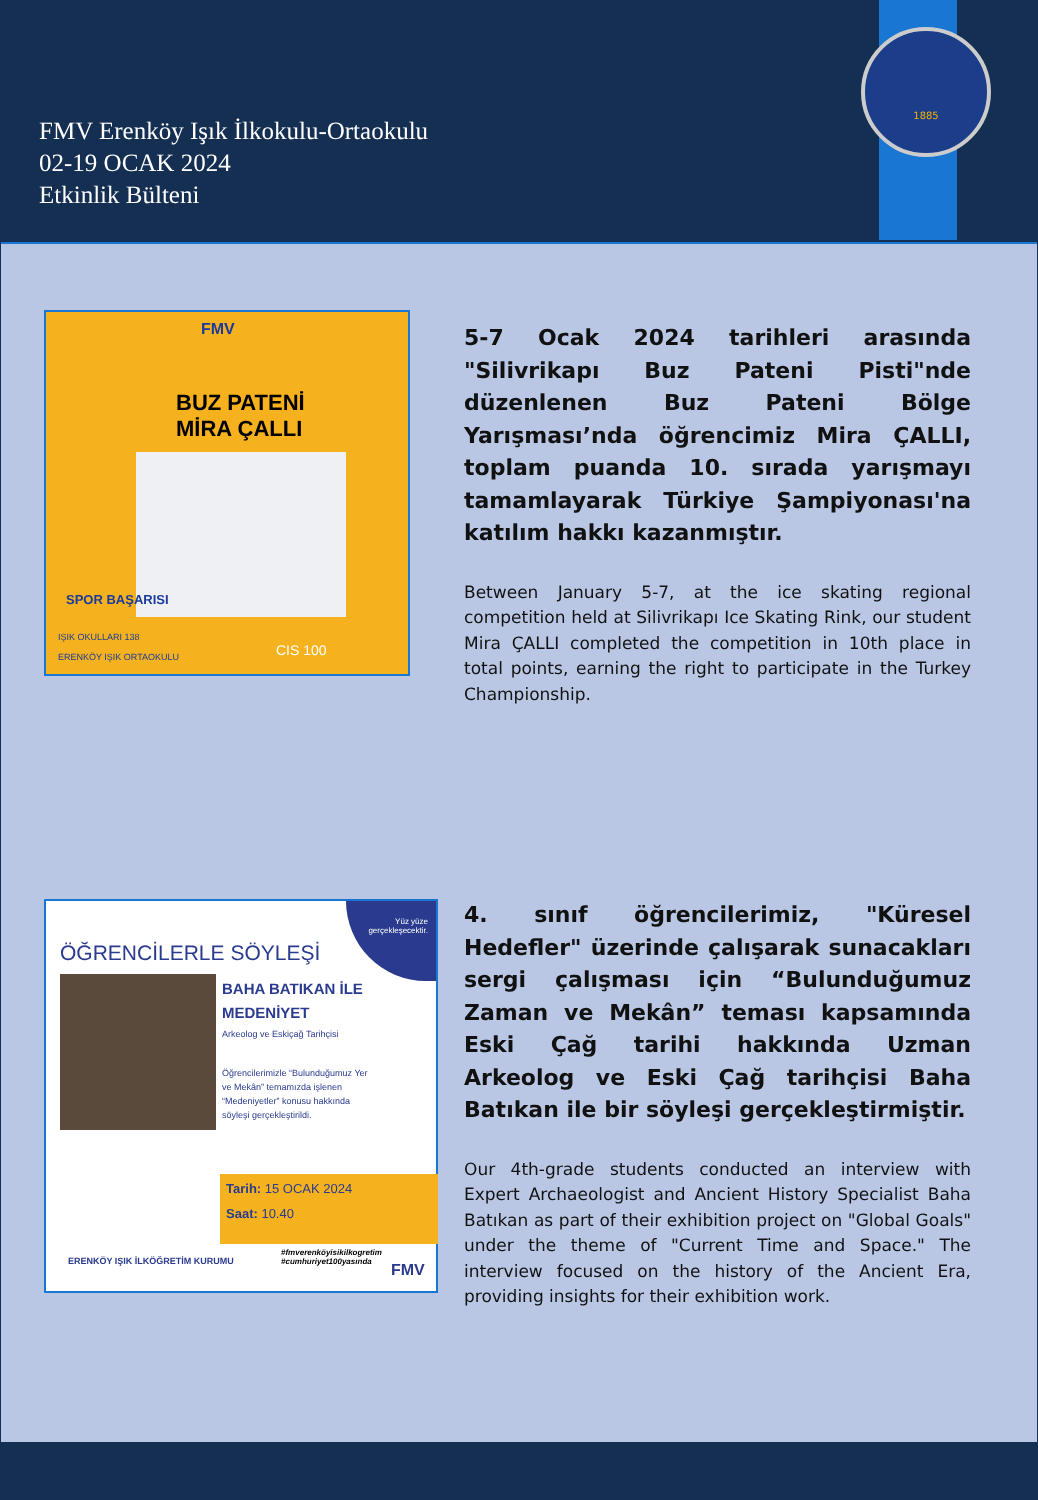FMV Erenköy Işık İlkokulu-Ortaokulu
02-19 OCAK 2024
Etkinlik Bülteni
1885
FMV
BUZ PATENİ
MİRA ÇALLI
SPOR BAŞARISI
IŞIK OKULLARI 138
ERENKÖY IŞIK ORTAOKULU
CIS 100
5-7 Ocak 2024 tarihleri arasında "Silivrikapı Buz Pateni Pisti"nde düzenlenen Buz Pateni Bölge Yarışması’nda öğrencimiz Mira ÇALLI, toplam puanda 10. sırada yarışmayı tamamlayarak Türkiye Şampiyonası'na katılım hakkı kazanmıştır.
Between January 5-7, at the ice skating regional competition held at Silivrikapı Ice Skating Rink, our student Mira ÇALLI completed the competition in 10th place in total points, earning the right to participate in the Turkey Championship.
Yüz yüze
gerçekleşecektir.
ÖĞRENCİLERLE SÖYLEŞİ
BAHA BATIKAN İLE
MEDENİYET
Arkeolog ve Eskiçağ Tarihçisi
Öğrencilerimizle “Bulunduğumuz Yer ve Mekân” temamızda işlenen “Medeniyetler” konusu hakkında söyleşi gerçekleştirildi.
Tarih: 15 OCAK 2024
Saat: 10.40
ERENKÖY IŞIK İLKÖĞRETİM KURUMU
#fmverenköyisikilkogretim
#cumhuriyet100yasında
FMV
4. sınıf öğrencilerimiz, "Küresel Hedefler" üzerinde çalışarak sunacakları sergi çalışması için “Bulunduğumuz Zaman ve Mekân” teması kapsamında Eski Çağ tarihi hakkında Uzman Arkeolog ve Eski Çağ tarihçisi Baha Batıkan ile bir söyleşi gerçekleştirmiştir.
Our 4th-grade students conducted an interview with Expert Archaeologist and Ancient History Specialist Baha Batıkan as part of their exhibition project on "Global Goals" under the theme of "Current Time and Space." The interview focused on the history of the Ancient Era, providing insights for their exhibition work.